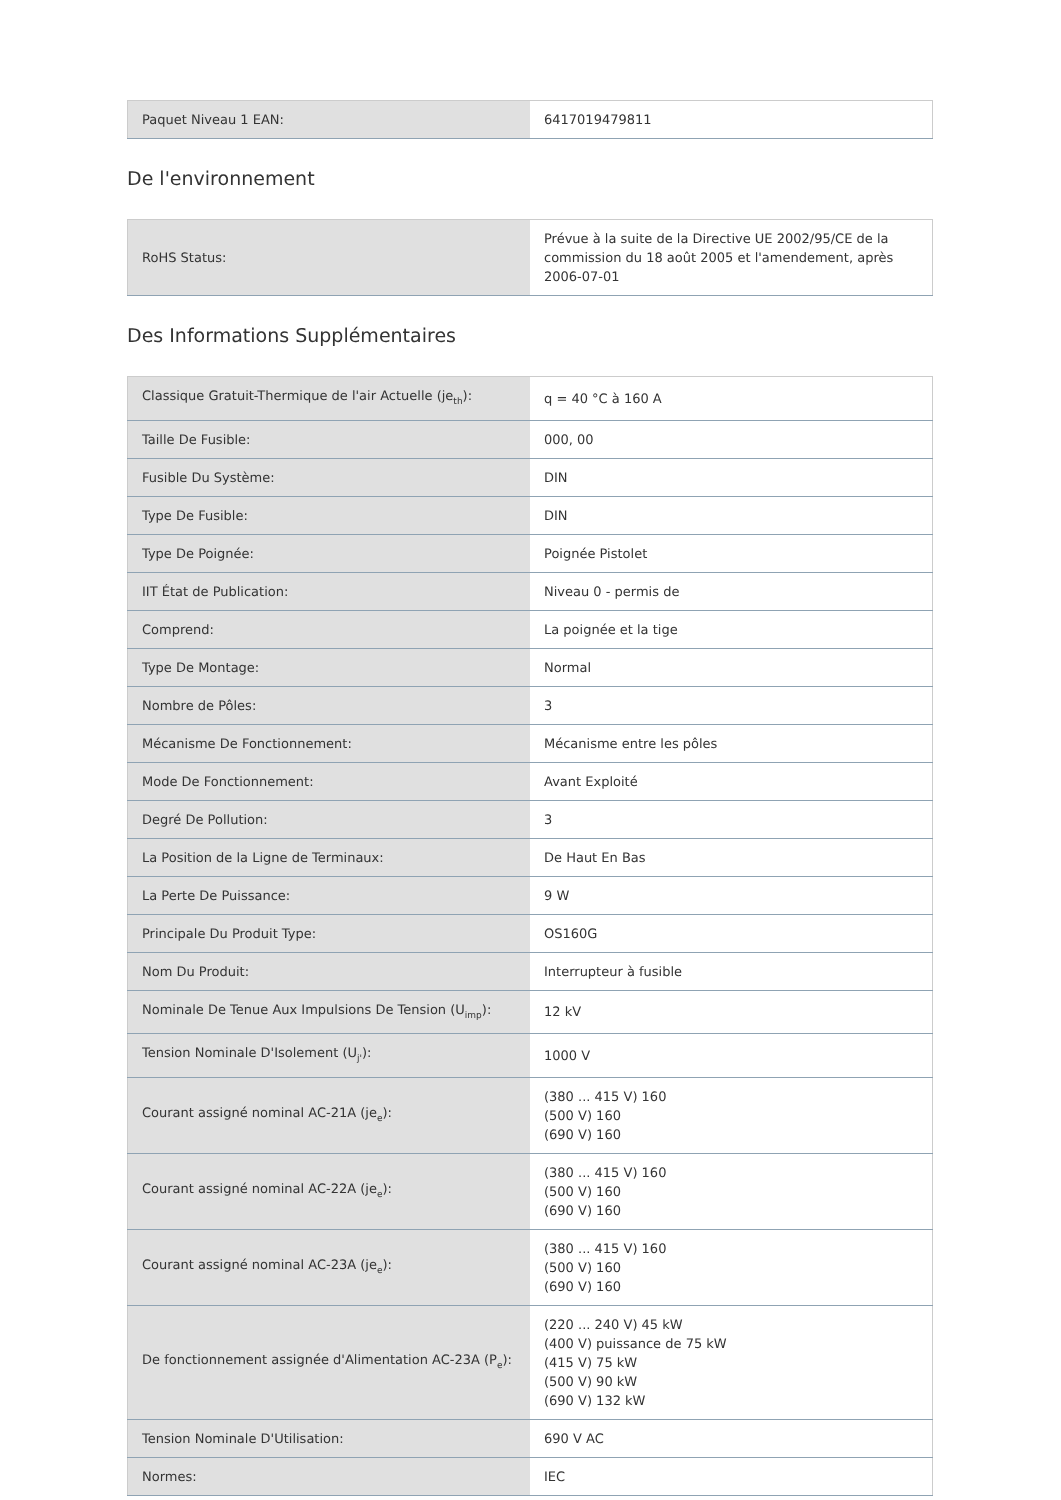| Paquet Niveau 1 EAN: | 6417019479811 |
De l'environnement
| RoHS Status: | Prévue à la suite de la Directive UE 2002/95/CE de la commission du 18 août 2005 et l'amendement, après 2006-07-01 |
Des Informations Supplémentaires
| Classique Gratuit-Thermique de l'air Actuelle (je<sub>th</sub>): | q = 40 °C à 160 A |
| Taille De Fusible: | 000, 00 |
| Fusible Du Système: | DIN |
| Type De Fusible: | DIN |
| Type De Poignée: | Poignée Pistolet |
| IIT État de Publication: | Niveau 0 - permis de |
| Comprend: | La poignée et la tige |
| Type De Montage: | Normal |
| Nombre de Pôles: | 3 |
| Mécanisme De Fonctionnement: | Mécanisme entre les pôles |
| Mode De Fonctionnement: | Avant Exploité |
| Degré De Pollution: | 3 |
| La Position de la Ligne de Terminaux: | De Haut En Bas |
| La Perte De Puissance: | 9 W |
| Principale Du Produit Type: | OS160G |
| Nom Du Produit: | Interrupteur à fusible |
| Nominale De Tenue Aux Impulsions De Tension (U<sub>imp</sub>): | 12 kV |
| Tension Nominale D'Isolement (U<sub>j'</sub>): | 1000 V |
| Courant assigné nominal AC-21A (je<sub>e</sub>): | (380 ... 415 V) 160 (500 V) 160 (690 V) 160 |
| Courant assigné nominal AC-22A (je<sub>e</sub>): | (380 ... 415 V) 160 (500 V) 160 (690 V) 160 |
| Courant assigné nominal AC-23A (je<sub>e</sub>): | (380 ... 415 V) 160 (500 V) 160 (690 V) 160 |
| De fonctionnement assignée d'Alimentation AC-23A (P<sub>e</sub>): | (220 ... 240 V) 45 kW (400 V) puissance de 75 kW (415 V) 75 kW (500 V) 90 kW (690 V) 132 kW |
| Tension Nominale D'Utilisation: | 690 V AC |
| Normes: | IEC |